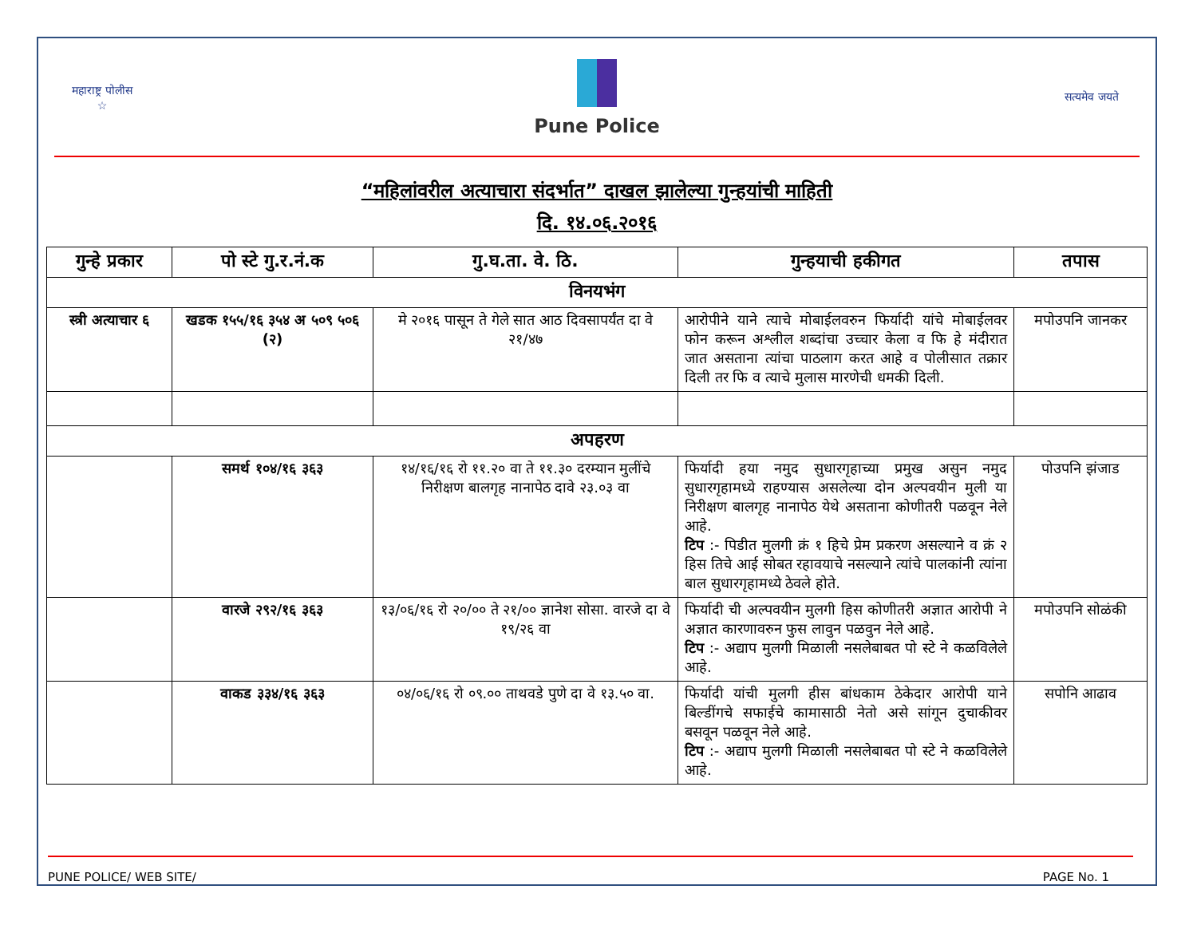महाराष्ट्र पोलीस
☆
Pune Police
सत्यमेव जयते
“महिलांवरील अत्याचारा संदर्भात” दाखल झालेल्या गुन्हयांची माहिती
दि. १४.०६.२०१६
| गुन्हे प्रकार | पो स्टे गु.र.नं.क | गु.घ.ता. वे. ठि. | गुन्हयाची हकीगत | तपास |
| --- | --- | --- | --- | --- |
| विनयभंग | | | | |
| स्त्री अत्याचार ६ | खडक १५५/१६ ३५४ अ ५०९ ५०६ (२) | मे २०१६ पासून ते गेले सात आठ दिवसापर्यंत दा वे २१/४७ | आरोपीने याने त्याचे मोबाईलवरुन फिर्यादी यांचे मोबाईलवर फोन करून अश्लील शब्दांचा उच्चार केला व फि हे मंदीरात जात असताना त्यांचा पाठलाग करत आहे व पोलीसात तक्रार दिली तर फि व त्याचे मुलास मारणेची धमकी दिली. | मपोउपनि जानकर |
| अपहरण | | | | |
| | समर्थ १०४/१६ ३६३ | १४/१६/१६ रो ११.२० वा ते ११.३० दरम्यान मुलींचे निरीक्षण बालगृह नानापेठ दावे २३.०३ वा | फिर्यादी हया नमुद सुधारगृहाच्या प्रमुख असुन नमुद सुधारगृहामध्ये राहण्यास असलेल्या दोन अल्पवयीन मुली या निरीक्षण बालगृह नानापेठ येथे असताना कोणीतरी पळवून नेले आहे. टिप :- पिडीत मुलगी क्रं १ हिचे प्रेम प्रकरण असल्याने व क्रं २ हिस तिचे आई सोबत रहावयाचे नसल्याने त्यांचे पालकांनी त्यांना बाल सुधारगृहामध्ये ठेवले होते. | पोउपनि झंजाड |
| | वारजे २९२/१६ ३६३ | १३/०६/१६ रो २०/०० ते २१/०० ज्ञानेश सोसा. वारजे दा वे १९/२६ वा | फिर्यादी ची अल्पवयीन मुलगी हिस कोणीतरी अज्ञात आरोपी ने अज्ञात कारणावरुन फुस लावुन पळवुन नेले आहे. टिप :- अद्याप मुलगी मिळाली नसलेबाबत पो स्टे ने कळविलेले आहे. | मपोउपनि सोळंकी |
| | वाकड ३३४/१६ ३६३ | ०४/०६/१६ रो ०९.०० ताथवडे पुणे दा वे १३.५० वा. | फिर्यादी यांची मुलगी हीस बांधकाम ठेकेदार आरोपी याने बिल्डींगचे सफाईचे कामासाठी नेतो असे सांगून दुचाकीवर बसवून पळवून नेले आहे. टिप :- अद्याप मुलगी मिळाली नसलेबाबत पो स्टे ने कळविलेले आहे. | सपोनि आढाव |
PUNE POLICE/ WEB SITE/ PAGE No. 1